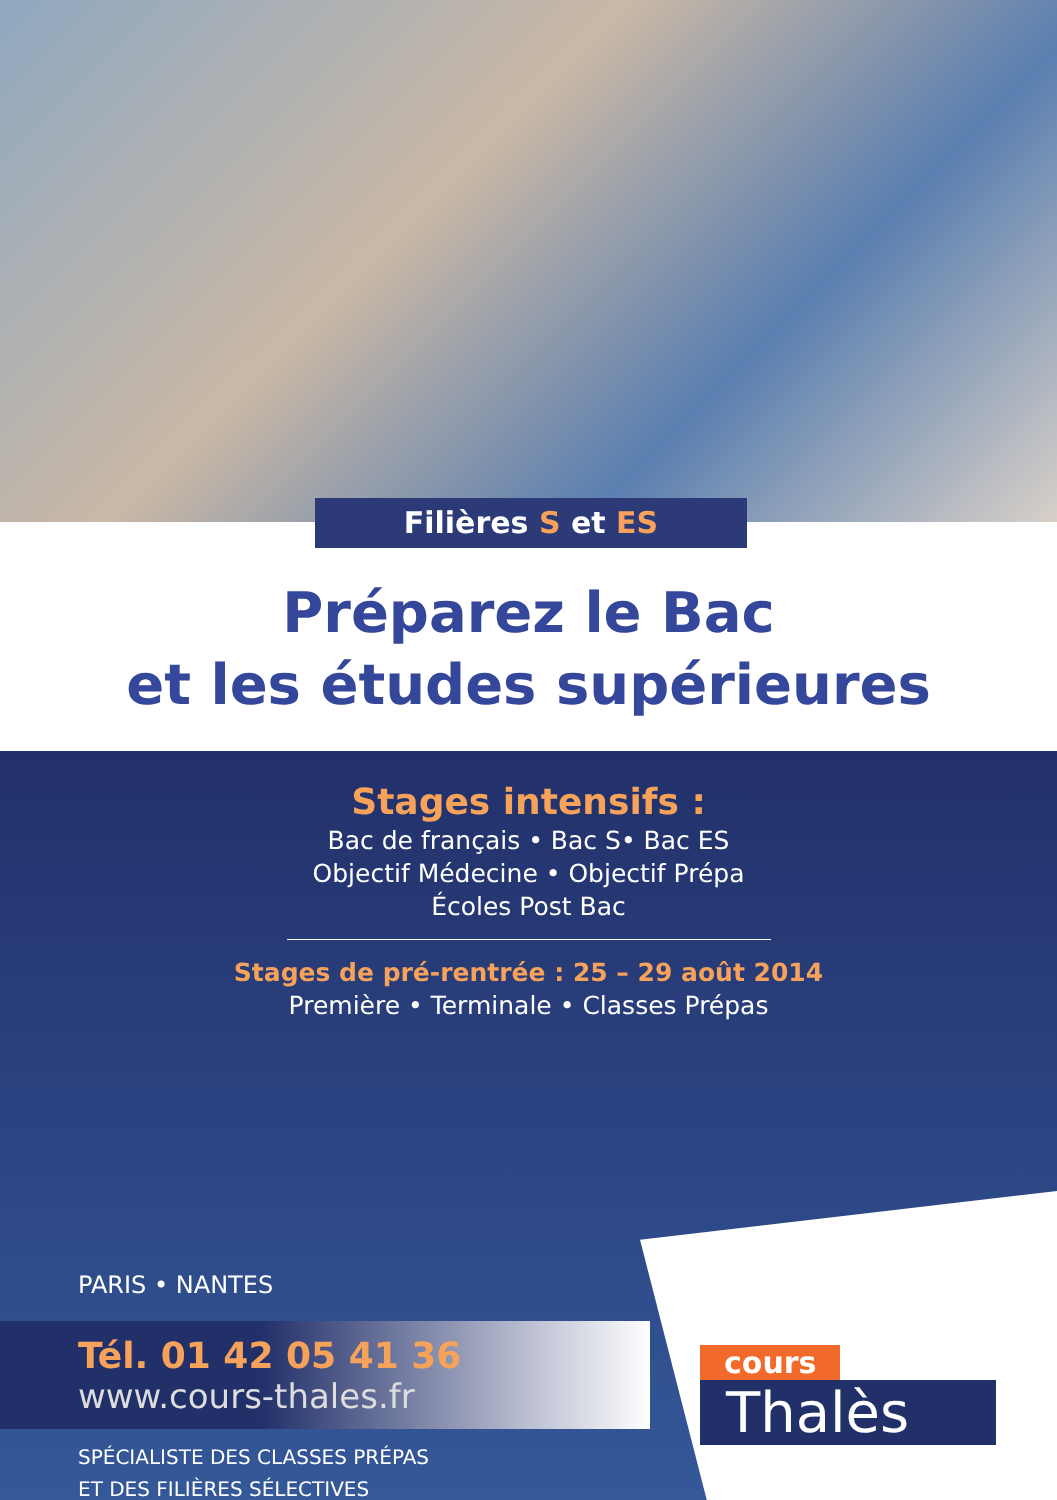Filières S et ES
Préparez le Bac
et les études supérieures
Stages intensifs :
Bac de français • Bac S• Bac ES
Objectif Médecine • Objectif Prépa
Écoles Post Bac
Stages de pré-rentrée : 25 – 29 août 2014
Première • Terminale • Classes Prépas
PARIS • NANTES
Tél. 01 42 05 41 36
www.cours-thales.fr
SPÉCIALISTE DES CLASSES PRÉPAS
ET DES FILIÈRES SÉLECTIVES
cours
Thalès